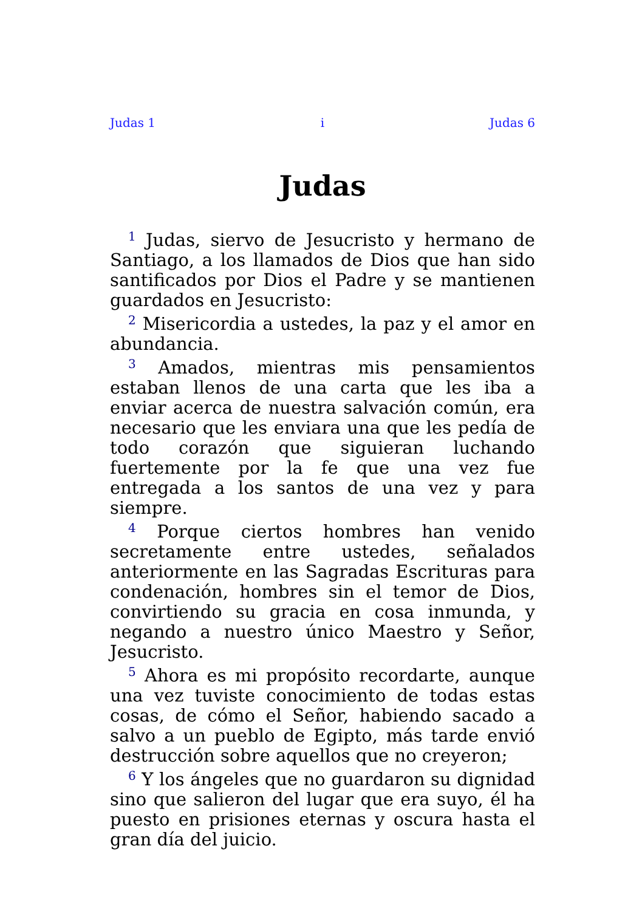Judas 1 i Judas 6
Judas
<sup>1</sup> Judas, siervo de Jesucristo y hermano de Santiago, a los llamados de Dios que han sido santificados por Dios el Padre y se mantienen guardados en Jesucristo:
<sup>2</sup> Misericordia a ustedes, la paz y el amor en abundancia.
<sup>3</sup> Amados, mientras mis pensamientos estaban llenos de una carta que les iba a enviar acerca de nuestra salvación común, era necesario que les enviara una que les pedía de todo corazón que siguieran luchando fuertemente por la fe que una vez fue entregada a los santos de una vez y para siempre.
<sup>4</sup> Porque ciertos hombres han venido secretamente entre ustedes, señalados anteriormente en las Sagradas Escrituras para condenación, hombres sin el temor de Dios, convirtiendo su gracia en cosa inmunda, y negando a nuestro único Maestro y Señor, Jesucristo.
<sup>5</sup> Ahora es mi propósito recordarte, aunque una vez tuviste conocimiento de todas estas cosas, de cómo el Señor, habiendo sacado a salvo a un pueblo de Egipto, más tarde envió destrucción sobre aquellos que no creyeron;
<sup>6</sup> Y los ángeles que no guardaron su dignidad sino que salieron del lugar que era suyo, él ha puesto en prisiones eternas y oscura hasta el gran día del juicio.